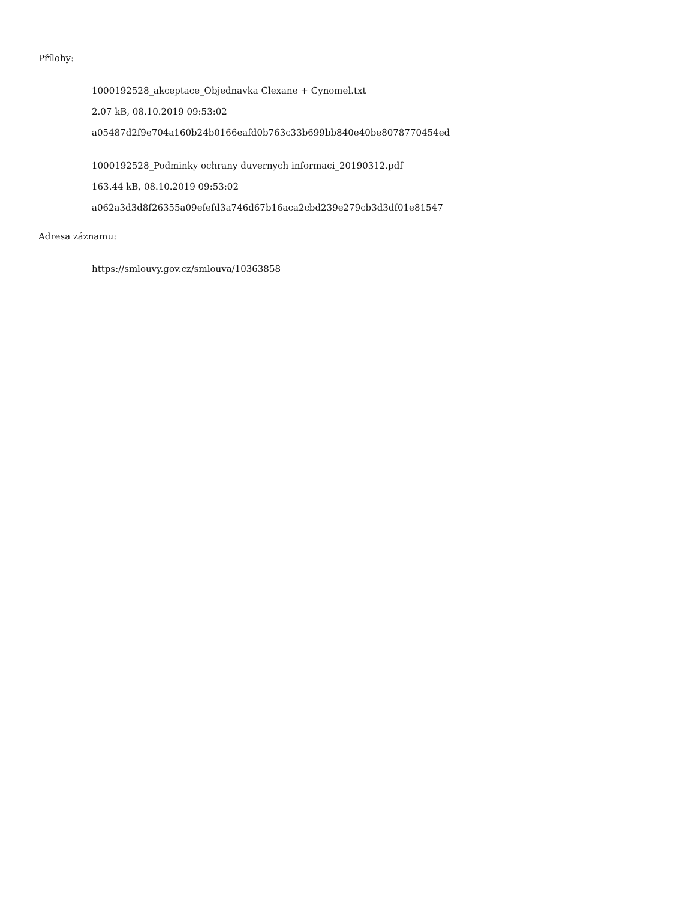Přílohy:
1000192528_akceptace_Objednavka Clexane + Cynomel.txt
2.07 kB, 08.10.2019 09:53:02
a05487d2f9e704a160b24b0166eafd0b763c33b699bb840e40be8078770454ed
1000192528_Podminky ochrany duvernych informaci_20190312.pdf
163.44 kB, 08.10.2019 09:53:02
a062a3d3d8f26355a09efefd3a746d67b16aca2cbd239e279cb3d3df01e81547
Adresa záznamu:
https://smlouvy.gov.cz/smlouva/10363858